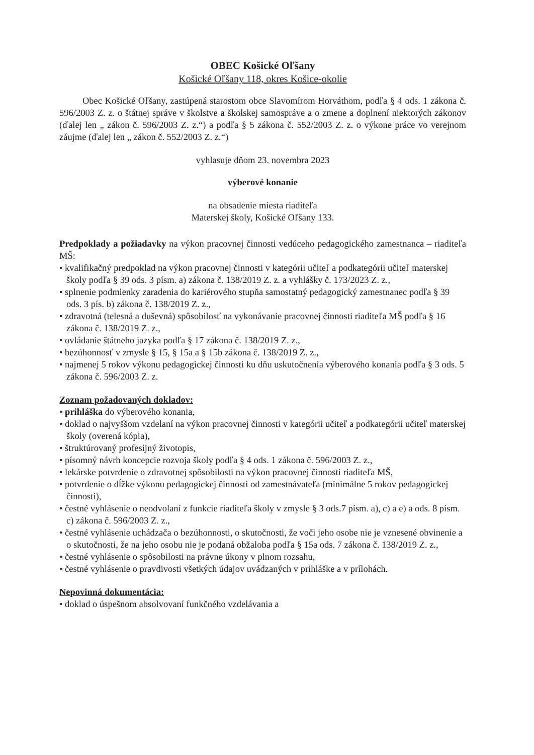OBEC Košické Oľšany
Košické Oľšany 118, okres Košice-okolie
Obec Košické Oľšany, zastúpená starostom obce Slavomírom Horváthom, podľa § 4 ods. 1 zákona č. 596/2003 Z. z. o štátnej správe v školstve a školskej samospráve a o zmene a doplnení niektorých zákonov (ďalej len „ zákon č. 596/2003 Z. z.“) a podľa § 5 zákona č. 552/2003 Z. z. o výkone práce vo verejnom záujme (ďalej len „ zákon č. 552/2003 Z. z.“)
vyhlasuje dňom 23. novembra 2023
výberové konanie
na obsadenie miesta riaditeľa
Materskej školy, Košické Oľšany 133.
Predpoklady a požiadavky na výkon pracovnej činnosti vedúceho pedagogického zamestnanca – riaditeľa MŠ:
• kvalifikačný predpoklad na výkon pracovnej činnosti v kategórii učiteľ a podkategórii učiteľ materskej školy podľa § 39 ods. 3 písm. a) zákona č. 138/2019 Z. z. a vyhlášky č. 173/2023 Z. z.,
• splnenie podmienky zaradenia do kariérového stupňa samostatný pedagogický zamestnanec podľa § 39 ods. 3 pís. b) zákona č. 138/2019 Z. z.,
• zdravotná (telesná a duševná) spôsobilosť na vykonávanie pracovnej činnosti riaditeľa MŠ podľa § 16 zákona č. 138/2019 Z. z.,
• ovládanie štátneho jazyka podľa § 17 zákona č. 138/2019 Z. z.,
• bezúhonnosť v zmysle § 15, § 15a a § 15b zákona č. 138/2019 Z. z.,
• najmenej 5 rokov výkonu pedagogickej činnosti ku dňu uskutočnenia výberového konania podľa § 3 ods. 5 zákona č. 596/2003 Z. z.
Zoznam požadovaných dokladov:
• prihláška do výberového konania,
• doklad o najvyššom vzdelaní na výkon pracovnej činnosti v kategórii učiteľ a podkategórii učiteľ materskej školy (overená kópia),
• štruktúrovaný profesijný životopis,
• písomný návrh koncepcie rozvoja školy podľa § 4 ods. 1 zákona č. 596/2003 Z. z.,
• lekárske potvrdenie o zdravotnej spôsobilosti na výkon pracovnej činnosti riaditeľa MŠ,
• potvrdenie o dĺžke výkonu pedagogickej činnosti od zamestnávateľa (minimálne 5 rokov pedagogickej činnosti),
• čestné vyhlásenie o neodvolaní z funkcie riaditeľa školy v zmysle § 3 ods.7 písm. a), c) a e) a ods. 8 písm. c) zákona č. 596/2003 Z. z.,
• čestné vyhlásenie uchádzača o bezúhonnosti, o skutočnosti, že voči jeho osobe nie je vznesené obvinenie a o skutočnosti, že na jeho osobu nie je podaná obžaloba podľa § 15a ods. 7 zákona č. 138/2019 Z. z.,
• čestné vyhlásenie o spôsobilosti na právne úkony v plnom rozsahu,
• čestné vyhlásenie o pravdivosti všetkých údajov uvádzaných v prihláške a v prílohách.
Nepovinná dokumentácia:
• doklad o úspešnom absolvovaní funkčného vzdelávania a